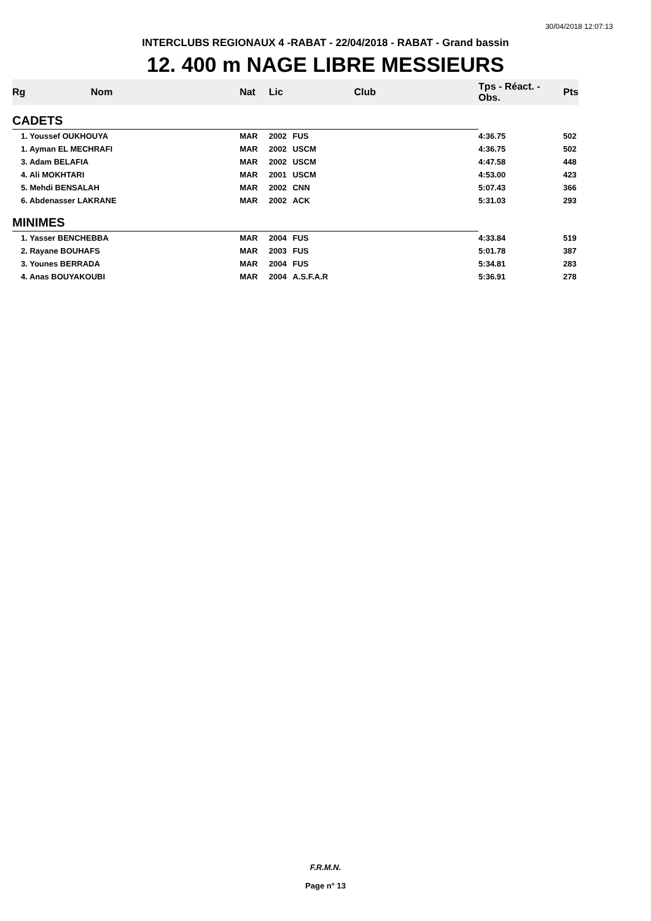30/04/2018 12:07:13
INTERCLUBS REGIONAUX 4 -RABAT - 22/04/2018 - RABAT - Grand bassin
12. 400 m NAGE LIBRE MESSIEURS
| Rg | Nom | Nat | Lic | Club | Tps - Réact. - Obs. | Pts |
| --- | --- | --- | --- | --- | --- | --- |
| CADETS | | | | | | |
| 1. Youssef OUKHOUYA | | MAR | 2002 | FUS | 4:36.75 | 502 |
| 1. Ayman EL MECHRAFI | | MAR | 2002 | USCM | 4:36.75 | 502 |
| 3. Adam BELAFIA | | MAR | 2002 | USCM | 4:47.58 | 448 |
| 4. Ali MOKHTARI | | MAR | 2001 | USCM | 4:53.00 | 423 |
| 5. Mehdi BENSALAH | | MAR | 2002 | CNN | 5:07.43 | 366 |
| 6. Abdenasser LAKRANE | | MAR | 2002 | ACK | 5:31.03 | 293 |
| MINIMES | | | | | | |
| 1. Yasser BENCHEBBA | | MAR | 2004 | FUS | 4:33.84 | 519 |
| 2. Rayane BOUHAFS | | MAR | 2003 | FUS | 5:01.78 | 387 |
| 3. Younes BERRADA | | MAR | 2004 | FUS | 5:34.81 | 283 |
| 4. Anas BOUYAKOUBI | | MAR | 2004 | A.S.F.A.R | 5:36.91 | 278 |
F.R.M.N.
Page n° 13